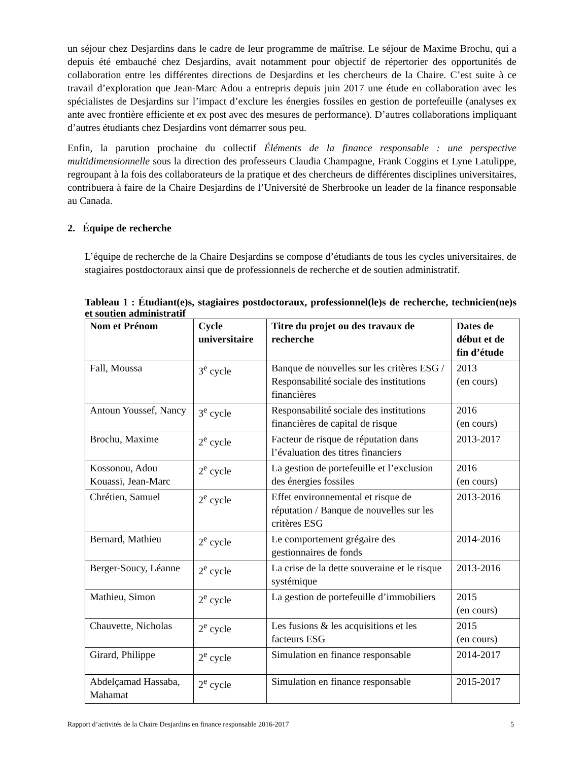un séjour chez Desjardins dans le cadre de leur programme de maîtrise. Le séjour de Maxime Brochu, qui a depuis été embauché chez Desjardins, avait notamment pour objectif de répertorier des opportunités de collaboration entre les différentes directions de Desjardins et les chercheurs de la Chaire. C’est suite à ce travail d’exploration que Jean-Marc Adou a entrepris depuis juin 2017 une étude en collaboration avec les spécialistes de Desjardins sur l’impact d’exclure les énergies fossiles en gestion de portefeuille (analyses ex ante avec frontière efficiente et ex post avec des mesures de performance). D’autres collaborations impliquant d’autres étudiants chez Desjardins vont démarrer sous peu.
Enfin, la parution prochaine du collectif Éléments de la finance responsable : une perspective multidimensionnelle sous la direction des professeurs Claudia Champagne, Frank Coggins et Lyne Latulippe, regroupant à la fois des collaborateurs de la pratique et des chercheurs de différentes disciplines universitaires, contribuera à faire de la Chaire Desjardins de l’Université de Sherbrooke un leader de la finance responsable au Canada.
2. Équipe de recherche
L’équipe de recherche de la Chaire Desjardins se compose d’étudiants de tous les cycles universitaires, de stagiaires postdoctoraux ainsi que de professionnels de recherche et de soutien administratif.
Tableau 1 : Étudiant(e)s, stagiaires postdoctoraux, professionnel(le)s de recherche, technicien(ne)s et soutien administratif
| Nom et Prénom | Cycle universitaire | Titre du projet ou des travaux de recherche | Dates de début et de fin d’étude |
| --- | --- | --- | --- |
| Fall, Moussa | 3<sup>e</sup> cycle | Banque de nouvelles sur les critères ESG / Responsabilité sociale des institutions financières | 2013 (en cours) |
| Antoun Youssef, Nancy | 3<sup>e</sup> cycle | Responsabilité sociale des institutions financières de capital de risque | 2016 (en cours) |
| Brochu, Maxime | 2<sup>e</sup> cycle | Facteur de risque de réputation dans l’évaluation des titres financiers | 2013-2017 |
| Kossonou, Adou Kouassi, Jean-Marc | 2<sup>e</sup> cycle | La gestion de portefeuille et l’exclusion des énergies fossiles | 2016 (en cours) |
| Chrétien, Samuel | 2<sup>e</sup> cycle | Effet environnemental et risque de réputation / Banque de nouvelles sur les critères ESG | 2013-2016 |
| Bernard, Mathieu | 2<sup>e</sup> cycle | Le comportement grégaire des gestionnaires de fonds | 2014-2016 |
| Berger-Soucy, Léanne | 2<sup>e</sup> cycle | La crise de la dette souveraine et le risque systémique | 2013-2016 |
| Mathieu, Simon | 2<sup>e</sup> cycle | La gestion de portefeuille d’immobiliers | 2015 (en cours) |
| Chauvette, Nicholas | 2<sup>e</sup> cycle | Les fusions & les acquisitions et les facteurs ESG | 2015 (en cours) |
| Girard, Philippe | 2<sup>e</sup> cycle | Simulation en finance responsable | 2014-2017 |
| Abdelçamad Hassaba, Mahamat | 2<sup>e</sup> cycle | Simulation en finance responsable | 2015-2017 |
Rapport d’activités de la Chaire Desjardins en finance responsable 2016-2017 5